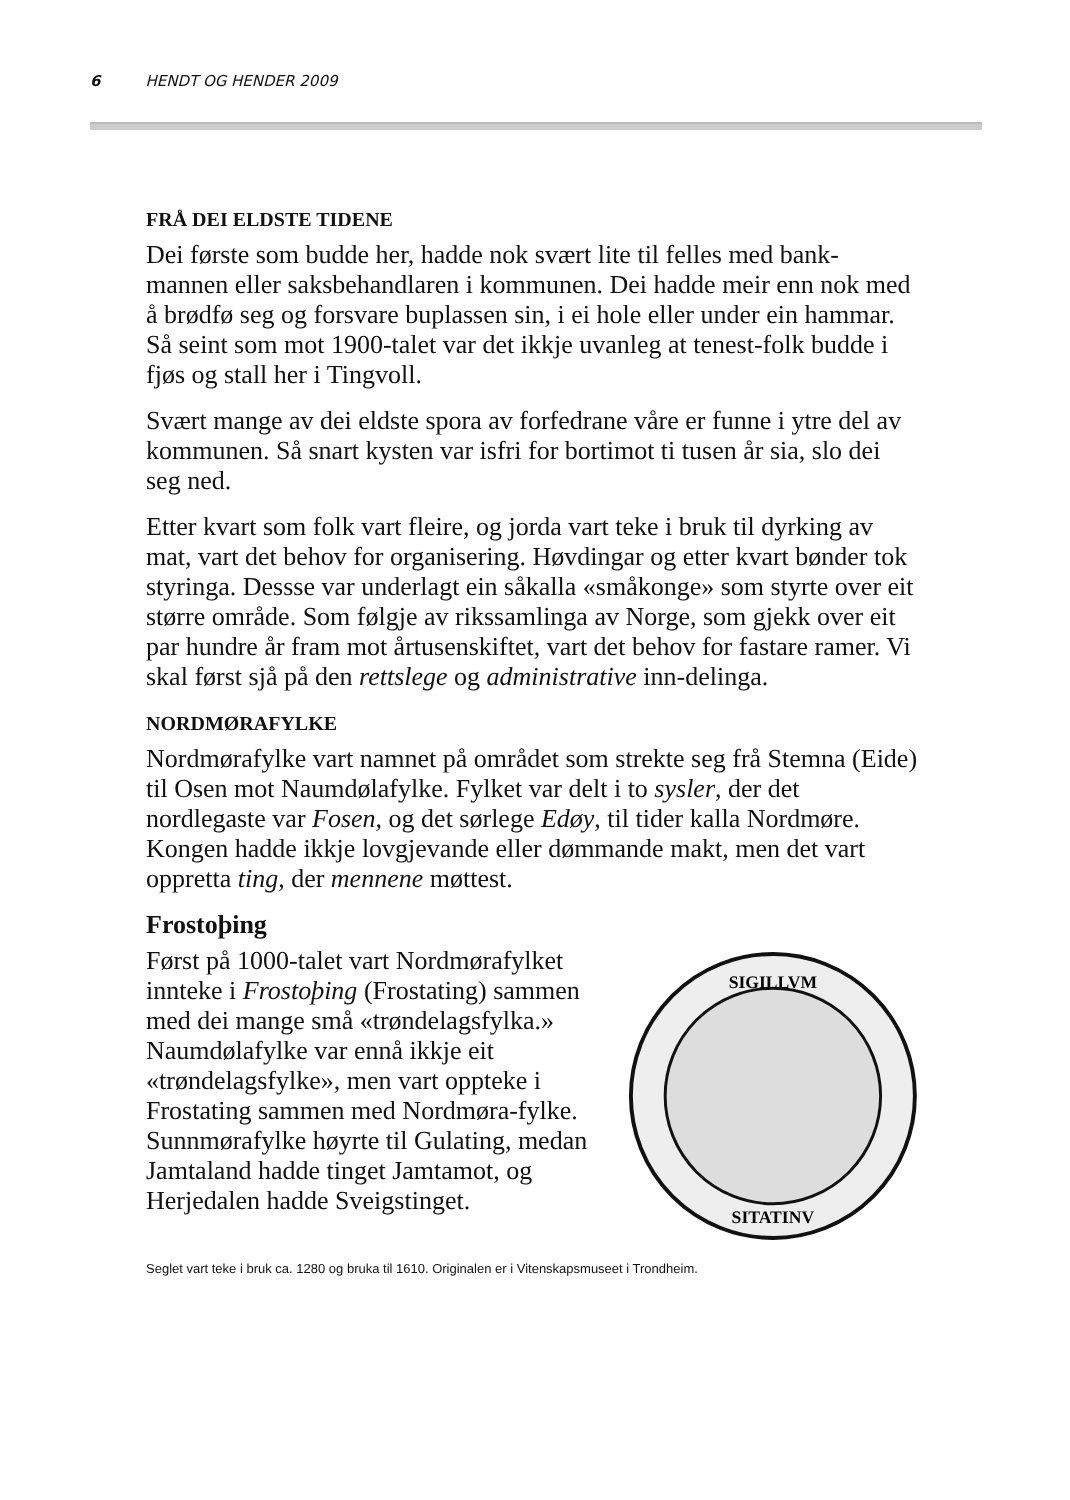6 HENDT OG HENDER 2009
FRÅ DEI ELDSTE TIDENE
Dei første som budde her, hadde nok svært lite til felles med bank-mannen eller saksbehandlaren i kommunen. Dei hadde meir enn nok med å brødfø seg og forsvare buplassen sin, i ei hole eller under ein hammar. Så seint som mot 1900-talet var det ikkje uvanleg at tenest-folk budde i fjøs og stall her i Tingvoll.
Svært mange av dei eldste spora av forfedrane våre er funne i ytre del av kommunen. Så snart kysten var isfri for bortimot ti tusen år sia, slo dei seg ned.
Etter kvart som folk vart fleire, og jorda vart teke i bruk til dyrking av mat, vart det behov for organisering. Høvdingar og etter kvart bønder tok styringa. Dessse var underlagt ein såkalla «småkonge» som styrte over eit større område. Som følgje av rikssamlinga av Norge, som gjekk over eit par hundre år fram mot årtusenskiftet, vart det behov for fastare ramer. Vi skal først sjå på den rettslege og administrative inn-delinga.
NORDMØRAFYLKE
Nordmørafylke vart namnet på området som strekte seg frå Stemna (Eide) til Osen mot Naumdølafylke. Fylket var delt i to sysler, der det nordlegaste var Fosen, og det sørlege Edøy, til tider kalla Nordmøre. Kongen hadde ikkje lovgjevande eller dømmande makt, men det vart oppretta ting, der mennene møttest.
Frostoþing
Først på 1000-talet vart Nordmørafylket innteke i Frostoþing (Frostating) sammen med dei mange små «trøndelagsfylka.» Naumdølafylke var ennå ikkje eit «trøndelagsfylke», men vart oppteke i Frostating sammen med Nordmøra-fylke. Sunnmørafylke høyrte til Gulating, medan Jamtaland hadde tinget Jamtamot, og Herjedalen hadde Sveigstinget.
SIGILLVM
SITATINV
Seglet vart teke i bruk ca. 1280 og bruka til 1610. Originalen er i Vitenskapsmuseet i Trondheim.